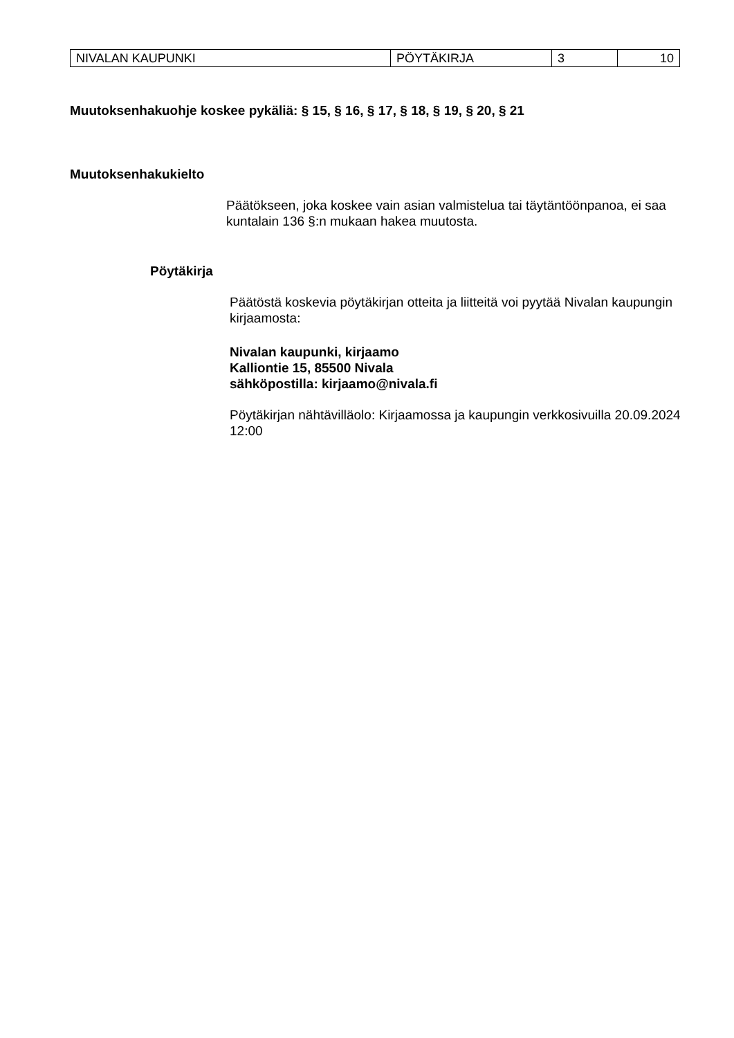| NIVALAN KAUPUNKI | PÖYTÄKIRJA | 3 | 10 |
Muutoksenhakuohje koskee pykäliä: § 15, § 16, § 17, § 18, § 19, § 20, § 21
Muutoksenhakukielto
Päätökseen, joka koskee vain asian valmistelua tai täytäntöönpanoa, ei saa kuntalain 136 §:n mukaan hakea muutosta.
Pöytäkirja
Päätöstä koskevia pöytäkirjan otteita ja liitteitä voi pyytää Nivalan kaupungin kirjaamosta:
Nivalan kaupunki, kirjaamo
Kalliontie 15, 85500 Nivala
sähköpostilla: kirjaamo@nivala.fi
Pöytäkirjan nähtävilläolo: Kirjaamossa ja kaupungin verkkosivuilla 20.09.2024 12:00